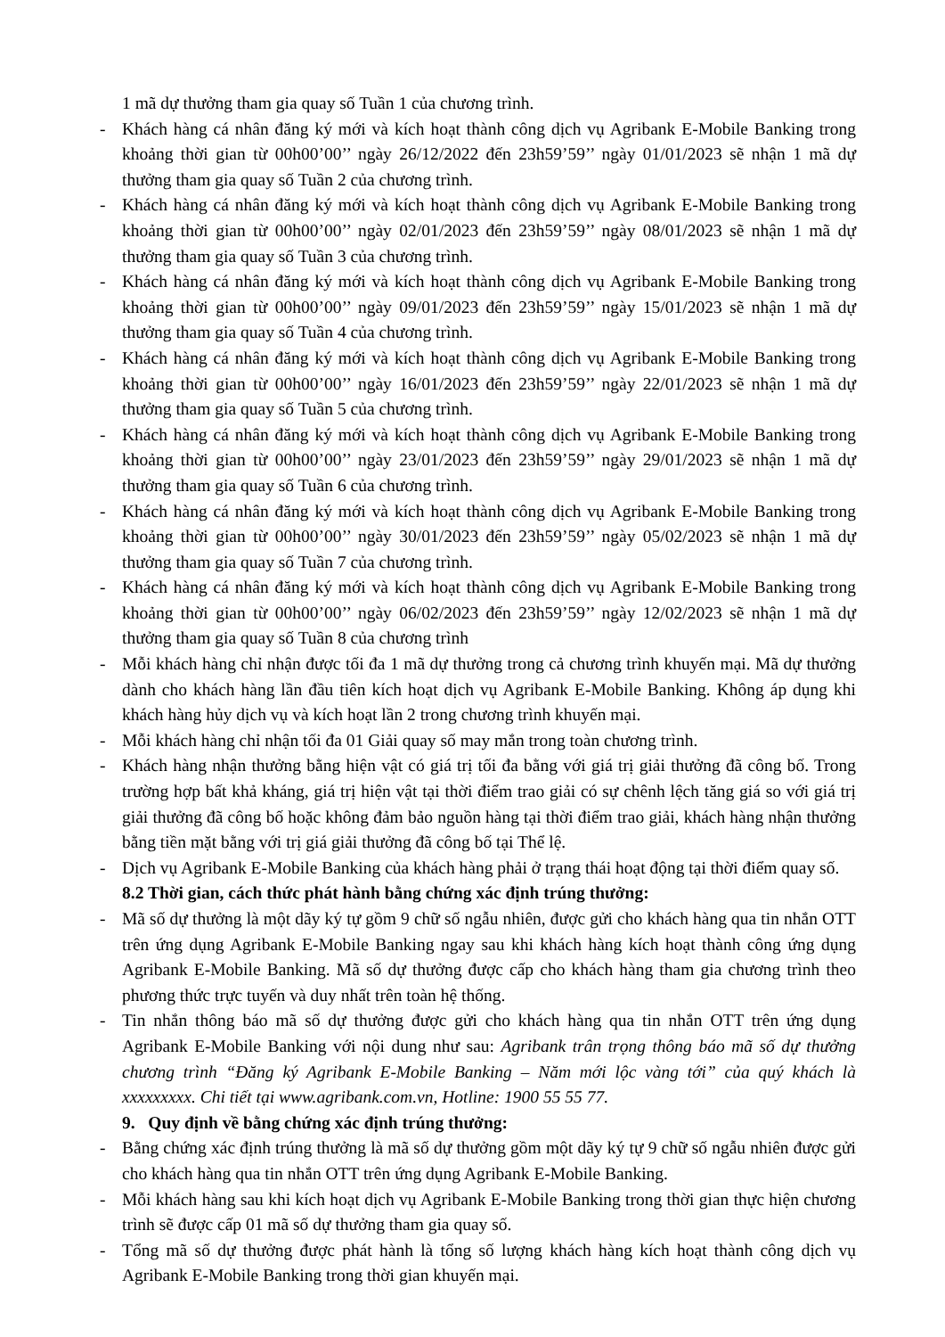1 mã dự thưởng tham gia quay số Tuần 1 của chương trình.
- Khách hàng cá nhân đăng ký mới và kích hoạt thành công dịch vụ Agribank E-Mobile Banking trong khoảng thời gian từ 00h00’00’’ ngày 26/12/2022 đến 23h59’59’’ ngày 01/01/2023 sẽ nhận 1 mã dự thưởng tham gia quay số Tuần 2 của chương trình.
- Khách hàng cá nhân đăng ký mới và kích hoạt thành công dịch vụ Agribank E-Mobile Banking trong khoảng thời gian từ 00h00’00’’ ngày 02/01/2023 đến 23h59’59’’ ngày 08/01/2023 sẽ nhận 1 mã dự thưởng tham gia quay số Tuần 3 của chương trình.
- Khách hàng cá nhân đăng ký mới và kích hoạt thành công dịch vụ Agribank E-Mobile Banking trong khoảng thời gian từ 00h00’00’’ ngày 09/01/2023 đến 23h59’59’’ ngày 15/01/2023 sẽ nhận 1 mã dự thưởng tham gia quay số Tuần 4 của chương trình.
- Khách hàng cá nhân đăng ký mới và kích hoạt thành công dịch vụ Agribank E-Mobile Banking trong khoảng thời gian từ 00h00’00’’ ngày 16/01/2023 đến 23h59’59’’ ngày 22/01/2023 sẽ nhận 1 mã dự thưởng tham gia quay số Tuần 5 của chương trình.
- Khách hàng cá nhân đăng ký mới và kích hoạt thành công dịch vụ Agribank E-Mobile Banking trong khoảng thời gian từ 00h00’00’’ ngày 23/01/2023 đến 23h59’59’’ ngày 29/01/2023 sẽ nhận 1 mã dự thưởng tham gia quay số Tuần 6 của chương trình.
- Khách hàng cá nhân đăng ký mới và kích hoạt thành công dịch vụ Agribank E-Mobile Banking trong khoảng thời gian từ 00h00’00’’ ngày 30/01/2023 đến 23h59’59’’ ngày 05/02/2023 sẽ nhận 1 mã dự thưởng tham gia quay số Tuần 7 của chương trình.
- Khách hàng cá nhân đăng ký mới và kích hoạt thành công dịch vụ Agribank E-Mobile Banking trong khoảng thời gian từ 00h00’00’’ ngày 06/02/2023 đến 23h59’59’’ ngày 12/02/2023 sẽ nhận 1 mã dự thưởng tham gia quay số Tuần 8 của chương trình
- Mỗi khách hàng chỉ nhận được tối đa 1 mã dự thưởng trong cả chương trình khuyến mại. Mã dự thưởng dành cho khách hàng lần đầu tiên kích hoạt dịch vụ Agribank E-Mobile Banking. Không áp dụng khi khách hàng hủy dịch vụ và kích hoạt lần 2 trong chương trình khuyến mại.
- Mỗi khách hàng chỉ nhận tối đa 01 Giải quay số may mắn trong toàn chương trình.
- Khách hàng nhận thưởng bằng hiện vật có giá trị tối đa bằng với giá trị giải thưởng đã công bố. Trong trường hợp bất khả kháng, giá trị hiện vật tại thời điểm trao giải có sự chênh lệch tăng giá so với giá trị giải thưởng đã công bố hoặc không đảm bảo nguồn hàng tại thời điểm trao giải, khách hàng nhận thưởng bằng tiền mặt bằng với trị giá giải thưởng đã công bố tại Thể lệ.
- Dịch vụ Agribank E-Mobile Banking của khách hàng phải ở trạng thái hoạt động tại thời điểm quay số.
8.2 Thời gian, cách thức phát hành bằng chứng xác định trúng thưởng:
- Mã số dự thưởng là một dãy ký tự gồm 9 chữ số ngẫu nhiên, được gửi cho khách hàng qua tin nhắn OTT trên ứng dụng Agribank E-Mobile Banking ngay sau khi khách hàng kích hoạt thành công ứng dụng Agribank E-Mobile Banking. Mã số dự thưởng được cấp cho khách hàng tham gia chương trình theo phương thức trực tuyến và duy nhất trên toàn hệ thống.
- Tin nhắn thông báo mã số dự thưởng được gửi cho khách hàng qua tin nhắn OTT trên ứng dụng Agribank E-Mobile Banking với nội dung như sau: Agribank trân trọng thông báo mã số dự thưởng chương trình “Đăng ký Agribank E-Mobile Banking – Năm mới lộc vàng tới” của quý khách là xxxxxxxxx. Chi tiết tại www.agribank.com.vn, Hotline: 1900 55 55 77.
9. Quy định về bằng chứng xác định trúng thưởng:
- Bằng chứng xác định trúng thưởng là mã số dự thưởng gồm một dãy ký tự 9 chữ số ngẫu nhiên được gửi cho khách hàng qua tin nhắn OTT trên ứng dụng Agribank E-Mobile Banking.
- Mỗi khách hàng sau khi kích hoạt dịch vụ Agribank E-Mobile Banking trong thời gian thực hiện chương trình sẽ được cấp 01 mã số dự thưởng tham gia quay số.
- Tổng mã số dự thưởng được phát hành là tổng số lượng khách hàng kích hoạt thành công dịch vụ Agribank E-Mobile Banking trong thời gian khuyến mại.